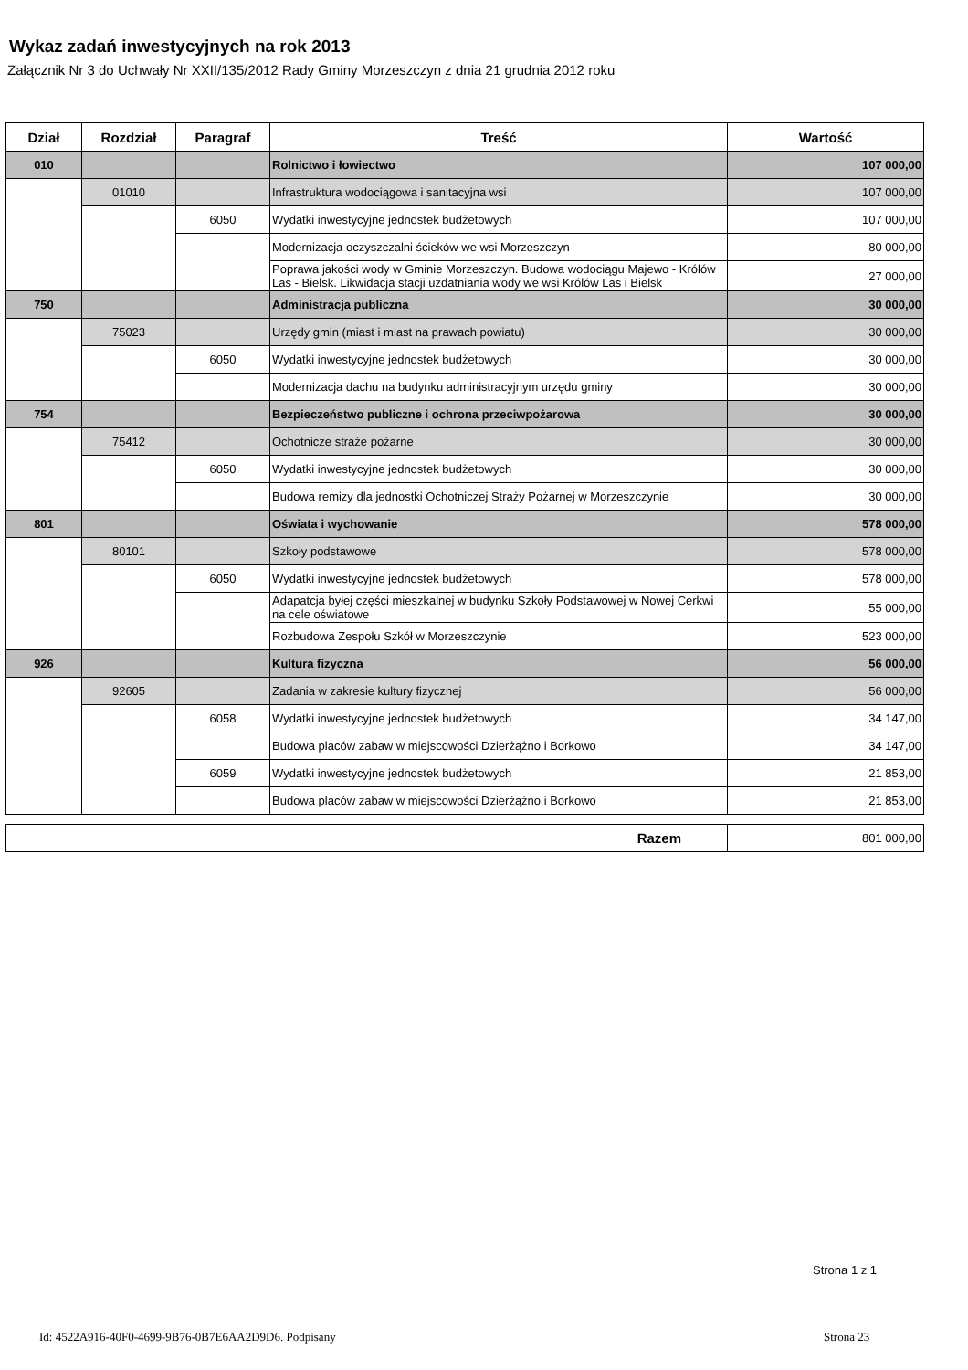Wykaz zadań inwestycyjnych na rok 2013
Załącznik Nr 3 do Uchwały Nr XXII/135/2012 Rady Gminy Morzeszczyn z dnia 21 grudnia 2012 roku
| Dział | Rozdział | Paragraf | Treść | Wartość |
| --- | --- | --- | --- | --- |
| 010 | | | Rolnictwo i łowiectwo | 107 000,00 |
| | 01010 | | Infrastruktura wodociągowa i sanitacyjna wsi | 107 000,00 |
| | | 6050 | Wydatki inwestycyjne jednostek budżetowych | 107 000,00 |
| | | | Modernizacja oczyszczalni ścieków we wsi Morzeszczyn | 80 000,00 |
| | | | Poprawa jakości wody w Gminie Morzeszczyn. Budowa wodociągu Majewo - Królów Las - Bielsk. Likwidacja stacji uzdatniania wody we wsi Królów Las i Bielsk | 27 000,00 |
| 750 | | | Administracja publiczna | 30 000,00 |
| | 75023 | | Urzędy gmin (miast i miast na prawach powiatu) | 30 000,00 |
| | | 6050 | Wydatki inwestycyjne jednostek budżetowych | 30 000,00 |
| | | | Modernizacja dachu na budynku administracyjnym urzędu gminy | 30 000,00 |
| 754 | | | Bezpieczeństwo publiczne i ochrona przeciwpożarowa | 30 000,00 |
| | 75412 | | Ochotnicze straże pożarne | 30 000,00 |
| | | 6050 | Wydatki inwestycyjne jednostek budżetowych | 30 000,00 |
| | | | Budowa remizy dla jednostki Ochotniczej Straży Pożarnej w Morzeszczynie | 30 000,00 |
| 801 | | | Oświata i wychowanie | 578 000,00 |
| | 80101 | | Szkoły podstawowe | 578 000,00 |
| | | 6050 | Wydatki inwestycyjne jednostek budżetowych | 578 000,00 |
| | | | Adapatcja byłej części mieszkalnej w budynku Szkoły Podstawowej w Nowej Cerkwi na cele oświatowe | 55 000,00 |
| | | | Rozbudowa Zespołu Szkół w Morzeszczynie | 523 000,00 |
| 926 | | | Kultura fizyczna | 56 000,00 |
| | 92605 | | Zadania w zakresie kultury fizycznej | 56 000,00 |
| | | 6058 | Wydatki inwestycyjne jednostek budżetowych | 34 147,00 |
| | | | Budowa placów zabaw w miejscowości Dzierżążno i Borkowo | 34 147,00 |
| | | 6059 | Wydatki inwestycyjne jednostek budżetowych | 21 853,00 |
| | | | Budowa placów zabaw w miejscowości Dzierżążno i Borkowo | 21 853,00 |
| Razem | 801 000,00 |
Strona 1 z 1
Id: 4522A916-40F0-4699-9B76-0B7E6AA2D9D6. Podpisany
Strona 23